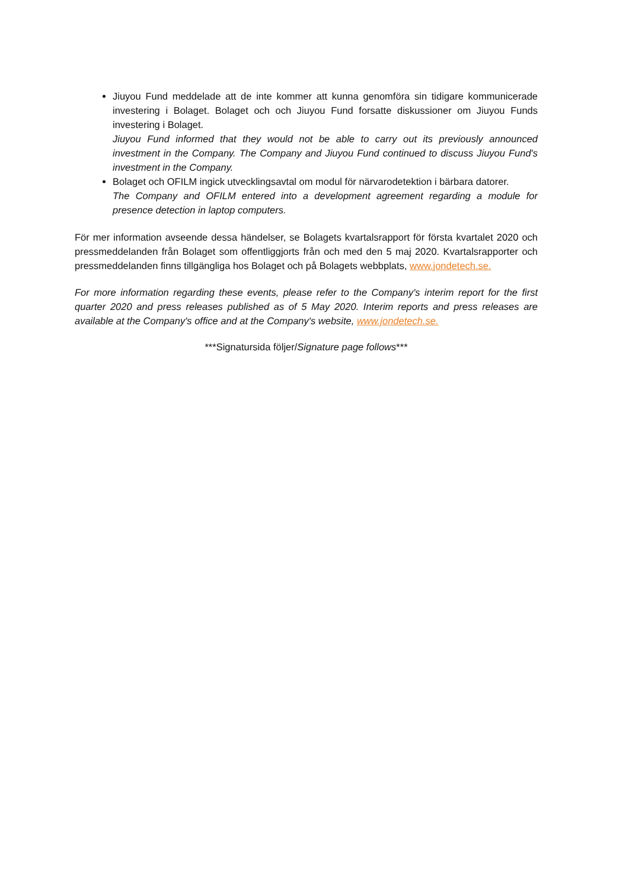Jiuyou Fund meddelade att de inte kommer att kunna genomföra sin tidigare kommunicerade investering i Bolaget. Bolaget och och Jiuyou Fund forsatte diskussioner om Jiuyou Funds investering i Bolaget.
Jiuyou Fund informed that they would not be able to carry out its previously announced investment in the Company. The Company and Jiuyou Fund continued to discuss Jiuyou Fund's investment in the Company.
Bolaget och OFILM ingick utvecklingsavtal om modul för närvarodetektion i bärbara datorer.
The Company and OFILM entered into a development agreement regarding a module for presence detection in laptop computers.
För mer information avseende dessa händelser, se Bolagets kvartalsrapport för första kvartalet 2020 och pressmeddelanden från Bolaget som offentliggjorts från och med den 5 maj 2020. Kvartalsrapporter och pressmeddelanden finns tillgängliga hos Bolaget och på Bolagets webbplats, www.jondetech.se.
For more information regarding these events, please refer to the Company's interim report for the first quarter 2020 and press releases published as of 5 May 2020. Interim reports and press releases are available at the Company's office and at the Company's website, www.jondetech.se.
***Signatursida följer/Signature page follows***